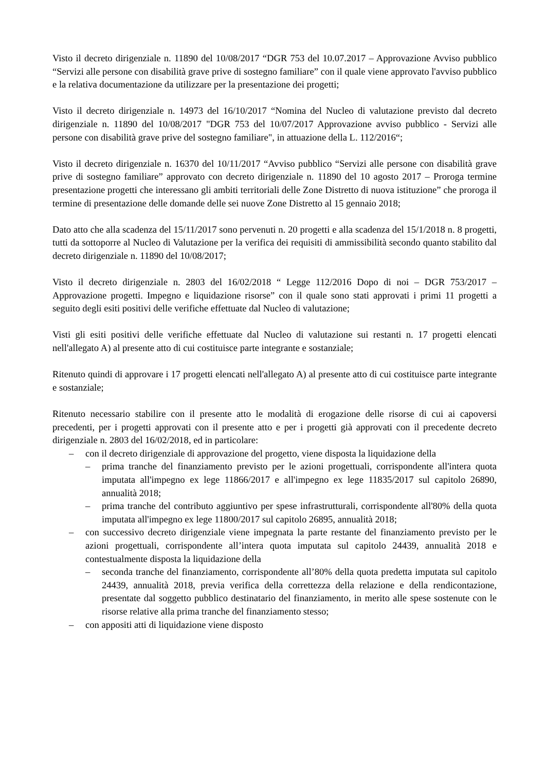Visto il decreto dirigenziale n. 11890 del 10/08/2017 “DGR 753 del 10.07.2017 – Approvazione Avviso pubblico “Servizi alle persone con disabilità grave prive di sostegno familiare” con il quale viene approvato l'avviso pubblico e la relativa documentazione da utilizzare per la presentazione dei progetti;
Visto il decreto dirigenziale n. 14973 del 16/10/2017 “Nomina del Nucleo di valutazione previsto dal decreto dirigenziale n. 11890 del 10/08/2017 "DGR 753 del 10/07/2017 Approvazione avviso pubblico - Servizi alle persone con disabilità grave prive del sostegno familiare", in attuazione della L. 112/2016“;
Visto il decreto dirigenziale n. 16370 del 10/11/2017 “Avviso pubblico “Servizi alle persone con disabilità grave prive di sostegno familiare” approvato con decreto dirigenziale n. 11890 del 10 agosto 2017 – Proroga termine presentazione progetti che interessano gli ambiti territoriali delle Zone Distretto di nuova istituzione” che proroga il termine di presentazione delle domande delle sei nuove Zone Distretto al 15 gennaio 2018;
Dato atto che alla scadenza del 15/11/2017 sono pervenuti n. 20 progetti e alla scadenza del 15/1/2018 n. 8 progetti, tutti da sottoporre al Nucleo di Valutazione per la verifica dei requisiti di ammissibilità secondo quanto stabilito dal decreto dirigenziale n. 11890 del 10/08/2017;
Visto il decreto dirigenziale n. 2803 del 16/02/2018 “ Legge 112/2016 Dopo di noi – DGR 753/2017 – Approvazione progetti. Impegno e liquidazione risorse” con il quale sono stati approvati i primi 11 progetti a seguito degli esiti positivi delle verifiche effettuate dal Nucleo di valutazione;
Visti gli esiti positivi delle verifiche effettuate dal Nucleo di valutazione sui restanti n. 17 progetti elencati nell'allegato A) al presente atto di cui costituisce parte integrante e sostanziale;
Ritenuto quindi di approvare i 17 progetti elencati nell'allegato A) al presente atto di cui costituisce parte integrante e sostanziale;
Ritenuto necessario stabilire con il presente atto le modalità di erogazione delle risorse di cui ai capoversi precedenti, per i progetti approvati con il presente atto e per i progetti già approvati con il precedente decreto dirigenziale n. 2803 del 16/02/2018, ed in particolare:
– con il decreto dirigenziale di approvazione del progetto, viene disposta la liquidazione della
– prima tranche del finanziamento previsto per le azioni progettuali, corrispondente all'intera quota imputata all'impegno ex lege 11866/2017 e all'impegno ex lege 11835/2017 sul capitolo 26890, annualità 2018;
– prima tranche del contributo aggiuntivo per spese infrastrutturali, corrispondente all'80% della quota imputata all'impegno ex lege 11800/2017 sul capitolo 26895, annualità 2018;
– con successivo decreto dirigenziale viene impegnata la parte restante del finanziamento previsto per le azioni progettuali, corrispondente all’intera quota imputata sul capitolo 24439, annualità 2018 e contestualmente disposta la liquidazione della
– seconda tranche del finanziamento, corrispondente all’80% della quota predetta imputata sul capitolo 24439, annualità 2018, previa verifica della correttezza della relazione e della rendicontazione, presentate dal soggetto pubblico destinatario del finanziamento, in merito alle spese sostenute con le risorse relative alla prima tranche del finanziamento stesso;
– con appositi atti di liquidazione viene disposto